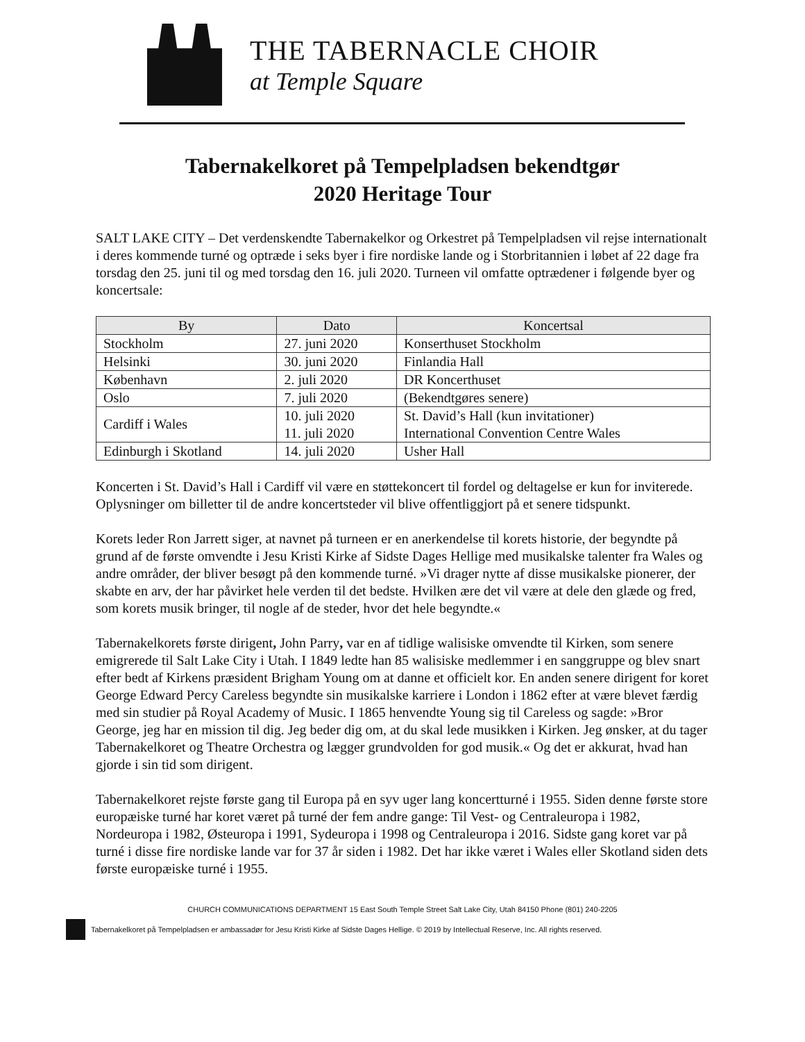THE TABERNACLE CHOIR
at Temple Square
Tabernakelkoret på Tempelpladsen bekendtgør
2020 Heritage Tour
SALT LAKE CITY – Det verdenskendte Tabernakelkor og Orkestret på Tempelpladsen vil rejse internationalt i deres kommende turné og optræde i seks byer i fire nordiske lande og i Storbritannien i løbet af 22 dage fra torsdag den 25. juni til og med torsdag den 16. juli 2020. Turneen vil omfatte optrædener i følgende byer og koncertsale:
| By | Dato | Koncertsal |
| --- | --- | --- |
| Stockholm | 27. juni 2020 | Konserthuset Stockholm |
| Helsinki | 30. juni 2020 | Finlandia Hall |
| København | 2. juli 2020 | DR Koncerthuset |
| Oslo | 7. juli 2020 | (Bekendtgøres senere) |
| Cardiff i Wales | 10. juli 2020 11. juli 2020 | St. David’s Hall (kun invitationer) International Convention Centre Wales |
| Edinburgh i Skotland | 14. juli 2020 | Usher Hall |
Koncerten i St. David’s Hall i Cardiff vil være en støttekoncert til fordel og deltagelse er kun for inviterede. Oplysninger om billetter til de andre koncertsteder vil blive offentliggjort på et senere tidspunkt.
Korets leder Ron Jarrett siger, at navnet på turneen er en anerkendelse til korets historie, der begyndte på grund af de første omvendte i Jesu Kristi Kirke af Sidste Dages Hellige med musikalske talenter fra Wales og andre områder, der bliver besøgt på den kommende turné. »Vi drager nytte af disse musikalske pionerer, der skabte en arv, der har påvirket hele verden til det bedste. Hvilken ære det vil være at dele den glæde og fred, som korets musik bringer, til nogle af de steder, hvor det hele begyndte.«
Tabernakelkorets første dirigent, John Parry, var en af tidlige walisiske omvendte til Kirken, som senere emigrerede til Salt Lake City i Utah. I 1849 ledte han 85 walisiske medlemmer i en sanggruppe og blev snart efter bedt af Kirkens præsident Brigham Young om at danne et officielt kor. En anden senere dirigent for koret George Edward Percy Careless begyndte sin musikalske karriere i London i 1862 efter at være blevet færdig med sin studier på Royal Academy of Music. I 1865 henvendte Young sig til Careless og sagde: »Bror George, jeg har en mission til dig. Jeg beder dig om, at du skal lede musikken i Kirken. Jeg ønsker, at du tager Tabernakelkoret og Theatre Orchestra og lægger grundvolden for god musik.« Og det er akkurat, hvad han gjorde i sin tid som dirigent.
Tabernakelkoret rejste første gang til Europa på en syv uger lang koncertturné i 1955. Siden denne første store europæiske turné har koret været på turné der fem andre gange: Til Vest- og Centraleuropa i 1982, Nordeuropa i 1982, Østeuropa i 1991, Sydeuropa i 1998 og Centraleuropa i 2016. Sidste gang koret var på turné i disse fire nordiske lande var for 37 år siden i 1982. Det har ikke været i Wales eller Skotland siden dets første europæiske turné i 1955.
CHURCH COMMUNICATIONS DEPARTMENT 15 East South Temple Street Salt Lake City, Utah 84150 Phone (801) 240-2205
Tabernakelkoret på Tempelpladsen er ambassadør for Jesu Kristi Kirke af Sidste Dages Hellige. © 2019 by Intellectual Reserve, Inc. All rights reserved.